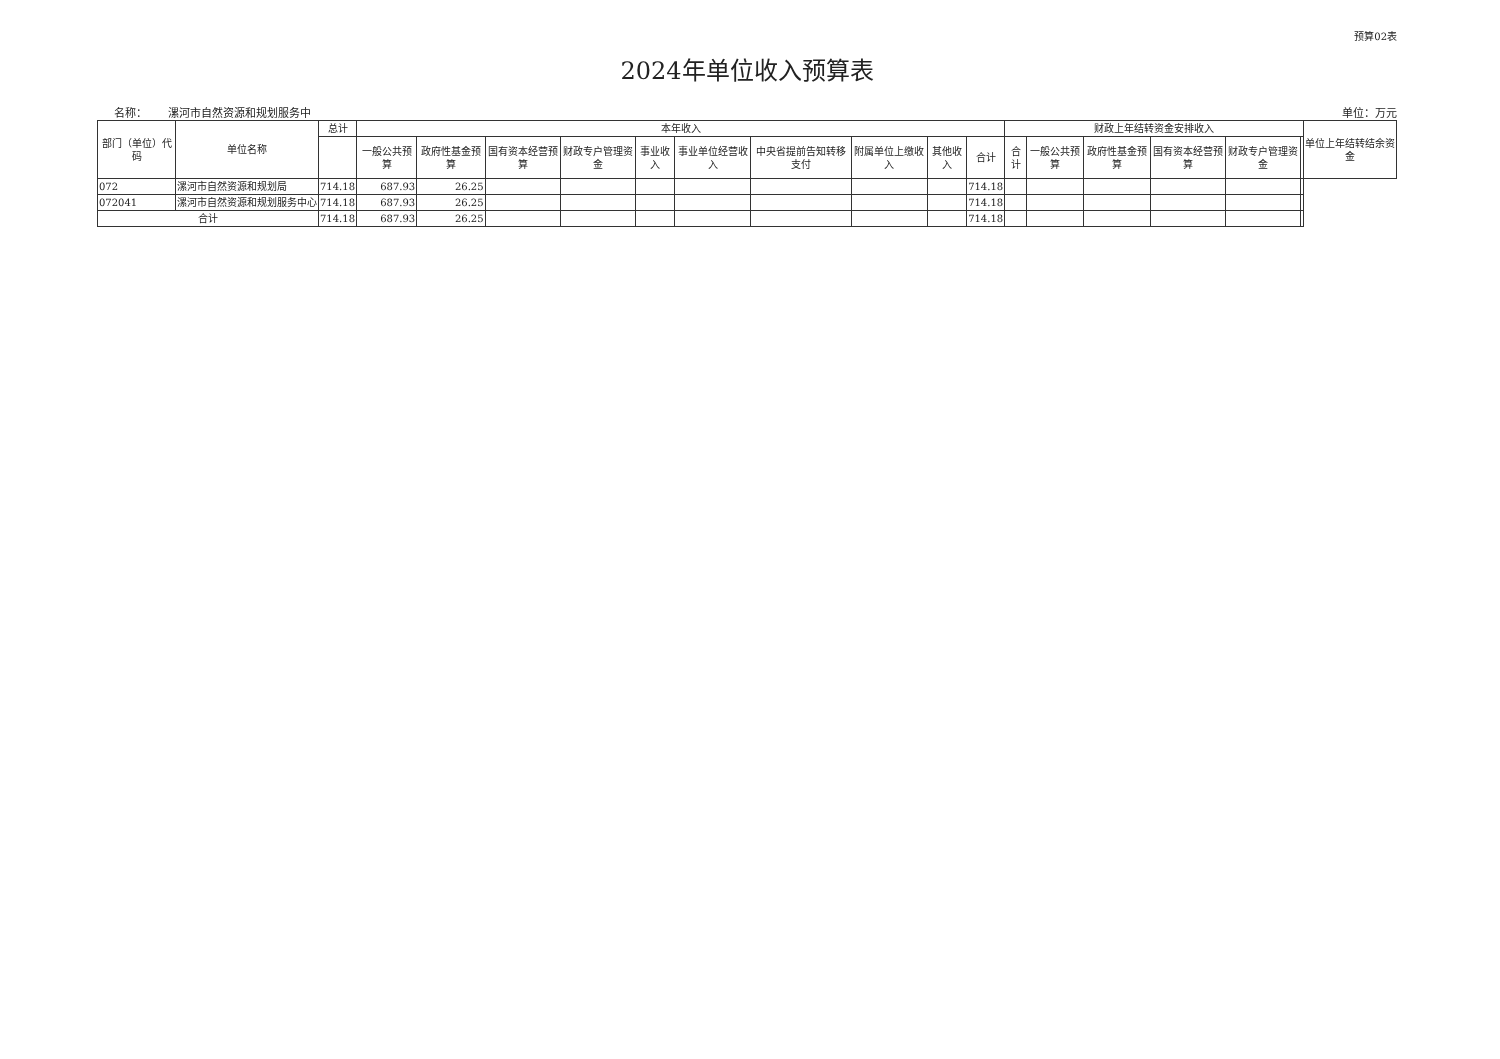预算02表
2024年单位收入预算表
名称： 漯河市自然资源和规划服务中 单位：万元
| 部门（单位）代码 | 单位名称 | 总计 | 本年收入 | | | | | | | | | | 财政上年结转资金安排收入 | | | | | | 单位上年结转结余资金 |
| --- | --- | --- | --- | --- | --- | --- | --- | --- | --- | --- | --- | --- | --- | --- | --- | --- | --- | --- | --- |
| | | | 一般公共预算 | 政府性基金预算 | 国有资本经营预算 | 财政专户管理资金 | 事业收入 | 事业单位经营收入 | 中央省提前告知转移支付 | 附属单位上缴收入 | 其他收入 | 合计 | 合计 | 一般公共预算 | 政府性基金预算 | 国有资本经营预算 | 财政专户管理资金 | | |
| 072 | 漯河市自然资源和规划局 | 714.18 | 687.93 | 26.25 | | | | | | | | 714.18 | | | | | | | |
| 072041 | 漯河市自然资源和规划服务中心 | 714.18 | 687.93 | 26.25 | | | | | | | | 714.18 | | | | | | | |
| 合计 | | 714.18 | 687.93 | 26.25 | | | | | | | | 714.18 | | | | | | | |